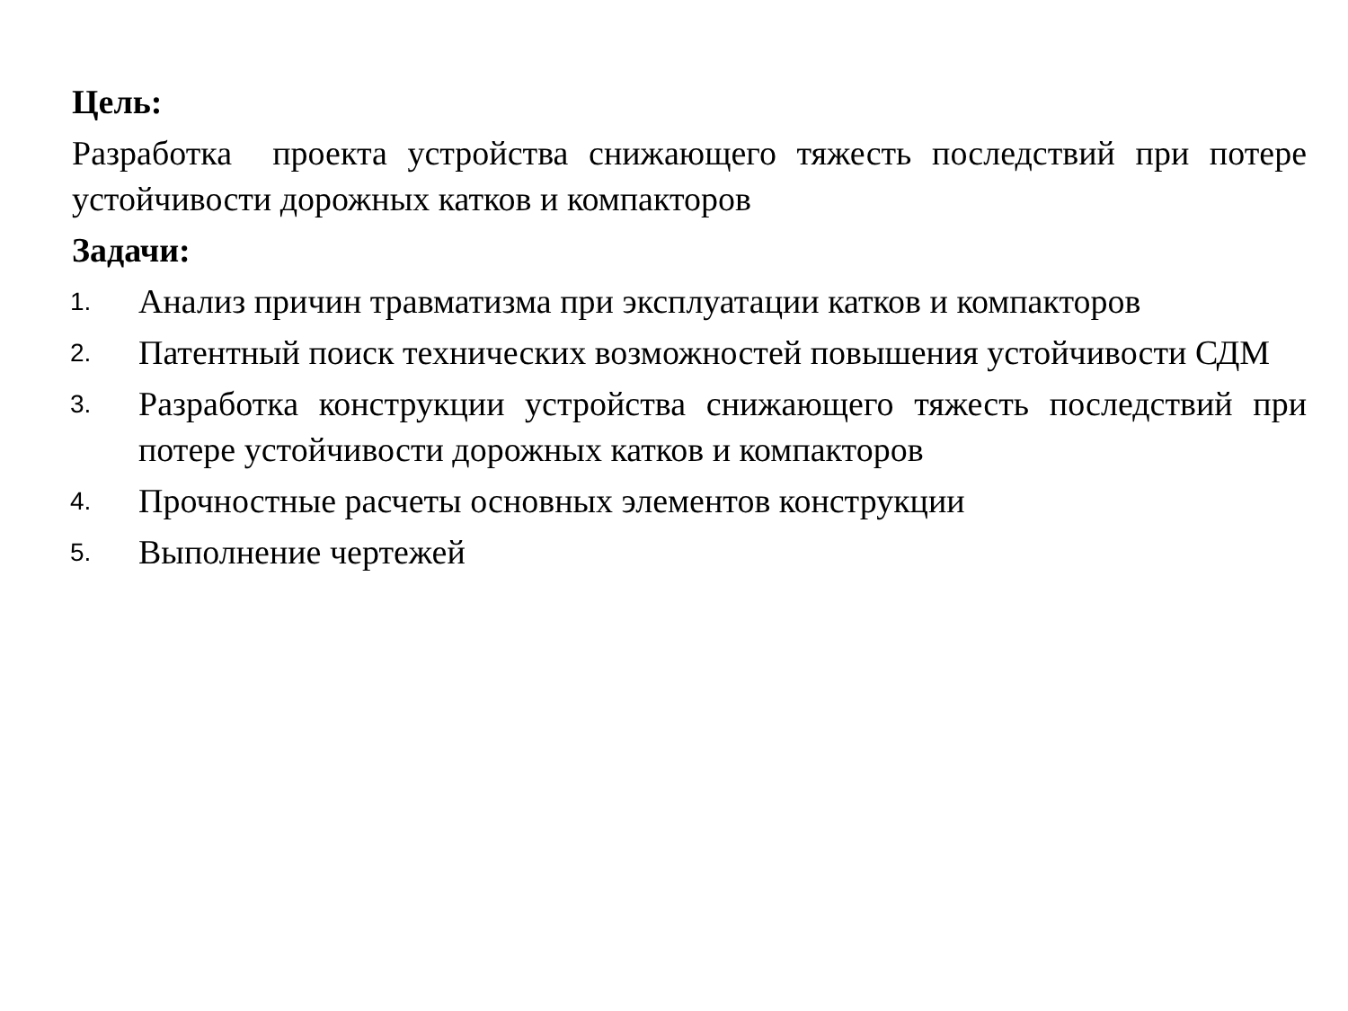Цель:
Разработка проекта устройства снижающего тяжесть последствий при потере устойчивости дорожных катков и компакторов
Задачи:
1. Анализ причин травматизма при эксплуатации катков и компакторов
2. Патентный поиск технических возможностей повышения устойчивости СДМ
3. Разработка конструкции устройства снижающего тяжесть последствий при потере устойчивости дорожных катков и компакторов
4. Прочностные расчеты основных элементов конструкции
5. Выполнение чертежей